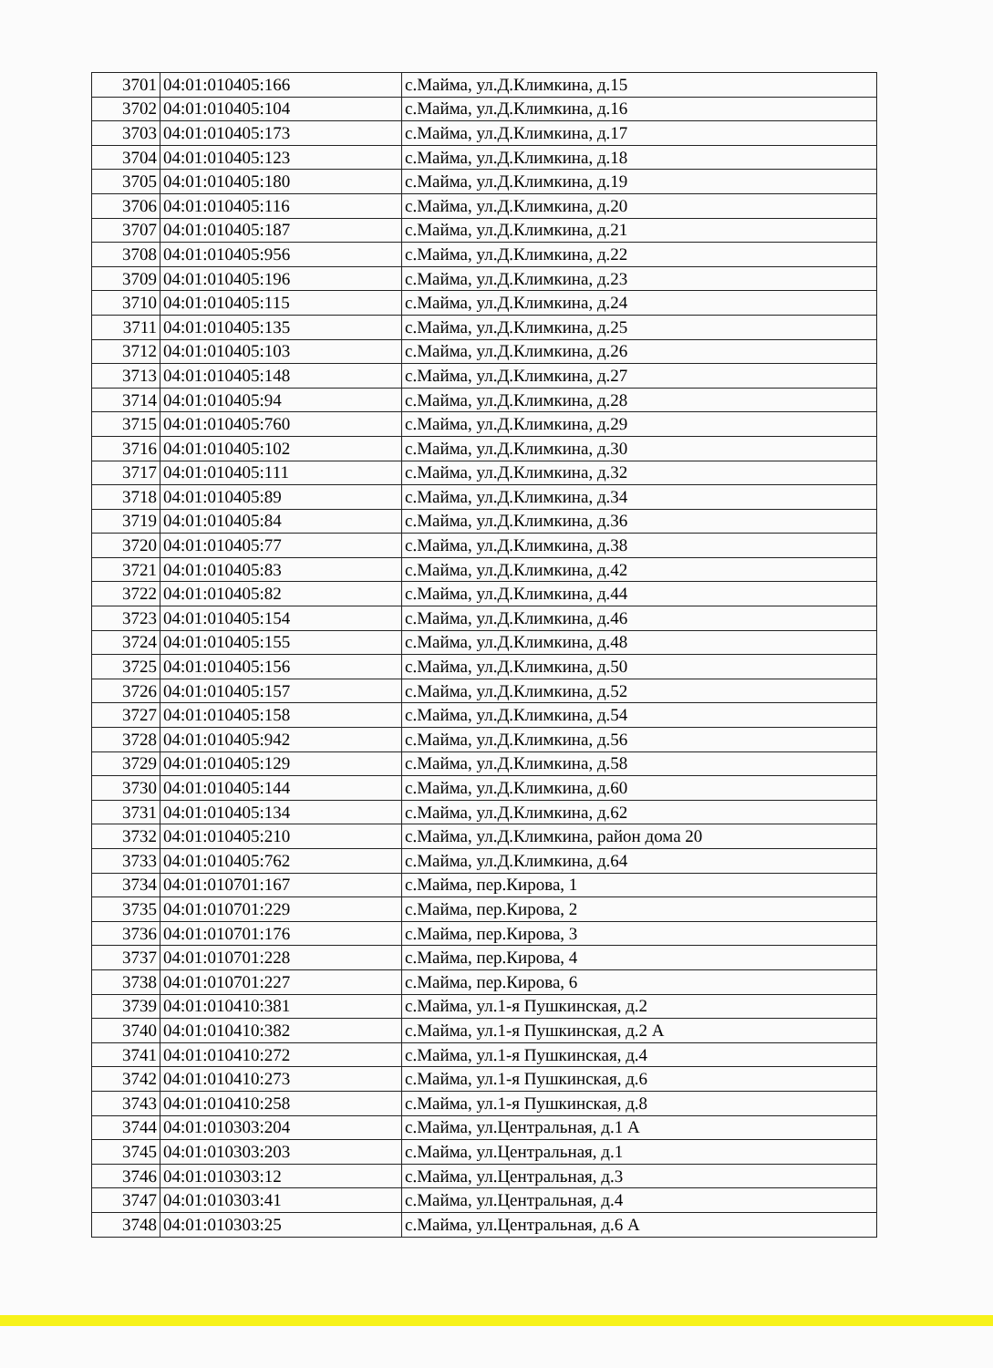| 3701 | 04:01:010405:166 | с.Майма, ул.Д.Климкина, д.15 |
| 3702 | 04:01:010405:104 | с.Майма, ул.Д.Климкина, д.16 |
| 3703 | 04:01:010405:173 | с.Майма, ул.Д.Климкина, д.17 |
| 3704 | 04:01:010405:123 | с.Майма, ул.Д.Климкина, д.18 |
| 3705 | 04:01:010405:180 | с.Майма, ул.Д.Климкина, д.19 |
| 3706 | 04:01:010405:116 | с.Майма, ул.Д.Климкина, д.20 |
| 3707 | 04:01:010405:187 | с.Майма, ул.Д.Климкина, д.21 |
| 3708 | 04:01:010405:956 | с.Майма, ул.Д.Климкина, д.22 |
| 3709 | 04:01:010405:196 | с.Майма, ул.Д.Климкина, д.23 |
| 3710 | 04:01:010405:115 | с.Майма, ул.Д.Климкина, д.24 |
| 3711 | 04:01:010405:135 | с.Майма, ул.Д.Климкина, д.25 |
| 3712 | 04:01:010405:103 | с.Майма, ул.Д.Климкина, д.26 |
| 3713 | 04:01:010405:148 | с.Майма, ул.Д.Климкина, д.27 |
| 3714 | 04:01:010405:94 | с.Майма, ул.Д.Климкина, д.28 |
| 3715 | 04:01:010405:760 | с.Майма, ул.Д.Климкина, д.29 |
| 3716 | 04:01:010405:102 | с.Майма, ул.Д.Климкина, д.30 |
| 3717 | 04:01:010405:111 | с.Майма, ул.Д.Климкина, д.32 |
| 3718 | 04:01:010405:89 | с.Майма, ул.Д.Климкина, д.34 |
| 3719 | 04:01:010405:84 | с.Майма, ул.Д.Климкина, д.36 |
| 3720 | 04:01:010405:77 | с.Майма, ул.Д.Климкина, д.38 |
| 3721 | 04:01:010405:83 | с.Майма, ул.Д.Климкина, д.42 |
| 3722 | 04:01:010405:82 | с.Майма, ул.Д.Климкина, д.44 |
| 3723 | 04:01:010405:154 | с.Майма, ул.Д.Климкина, д.46 |
| 3724 | 04:01:010405:155 | с.Майма, ул.Д.Климкина, д.48 |
| 3725 | 04:01:010405:156 | с.Майма, ул.Д.Климкина, д.50 |
| 3726 | 04:01:010405:157 | с.Майма, ул.Д.Климкина, д.52 |
| 3727 | 04:01:010405:158 | с.Майма, ул.Д.Климкина, д.54 |
| 3728 | 04:01:010405:942 | с.Майма, ул.Д.Климкина, д.56 |
| 3729 | 04:01:010405:129 | с.Майма, ул.Д.Климкина, д.58 |
| 3730 | 04:01:010405:144 | с.Майма, ул.Д.Климкина, д.60 |
| 3731 | 04:01:010405:134 | с.Майма, ул.Д.Климкина, д.62 |
| 3732 | 04:01:010405:210 | с.Майма, ул.Д.Климкина, район дома 20 |
| 3733 | 04:01:010405:762 | с.Майма, ул.Д.Климкина, д.64 |
| 3734 | 04:01:010701:167 | с.Майма, пер.Кирова, 1 |
| 3735 | 04:01:010701:229 | с.Майма, пер.Кирова, 2 |
| 3736 | 04:01:010701:176 | с.Майма, пер.Кирова, 3 |
| 3737 | 04:01:010701:228 | с.Майма, пер.Кирова, 4 |
| 3738 | 04:01:010701:227 | с.Майма, пер.Кирова, 6 |
| 3739 | 04:01:010410:381 | с.Майма, ул.1-я Пушкинская, д.2 |
| 3740 | 04:01:010410:382 | с.Майма, ул.1-я Пушкинская, д.2 А |
| 3741 | 04:01:010410:272 | с.Майма, ул.1-я Пушкинская, д.4 |
| 3742 | 04:01:010410:273 | с.Майма, ул.1-я Пушкинская, д.6 |
| 3743 | 04:01:010410:258 | с.Майма, ул.1-я Пушкинская, д.8 |
| 3744 | 04:01:010303:204 | с.Майма, ул.Центральная, д.1 А |
| 3745 | 04:01:010303:203 | с.Майма, ул.Центральная, д.1 |
| 3746 | 04:01:010303:12 | с.Майма, ул.Центральная, д.3 |
| 3747 | 04:01:010303:41 | с.Майма, ул.Центральная, д.4 |
| 3748 | 04:01:010303:25 | с.Майма, ул.Центральная, д.6 А |